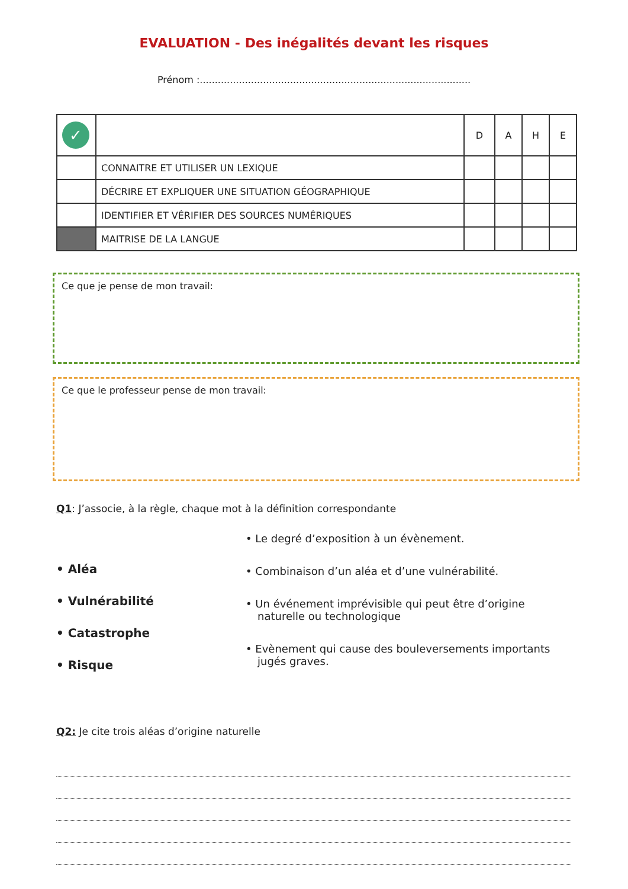EVALUATION - Des inégalités devant les risques
Prénom :..........................................................................................
| ✓ | | D | A | H | E |
| | CONNAITRE ET UTILISER UN LEXIQUE | | | | |
| | DÉCRIRE ET EXPLIQUER UNE SITUATION GÉOGRAPHIQUE | | | | |
| | IDENTIFIER ET VÉRIFIER DES SOURCES NUMÉRIQUES | | | | |
| | MAITRISE DE LA LANGUE | | | | |
Ce que je pense de mon travail:
Ce que le professeur pense de mon travail:
Q1: J’associe, à la règle, chaque mot à la définition correspondante
• Aléa
• Vulnérabilité
• Catastrophe
• Risque
• Le degré d’exposition à un évènement.
• Combinaison d’un aléa et d’une vulnérabilité.
• Un événement imprévisible qui peut être d’origine naturelle ou technologique
• Evènement qui cause des bouleversements importants jugés graves.
Q2: Je cite trois aléas d’origine naturelle